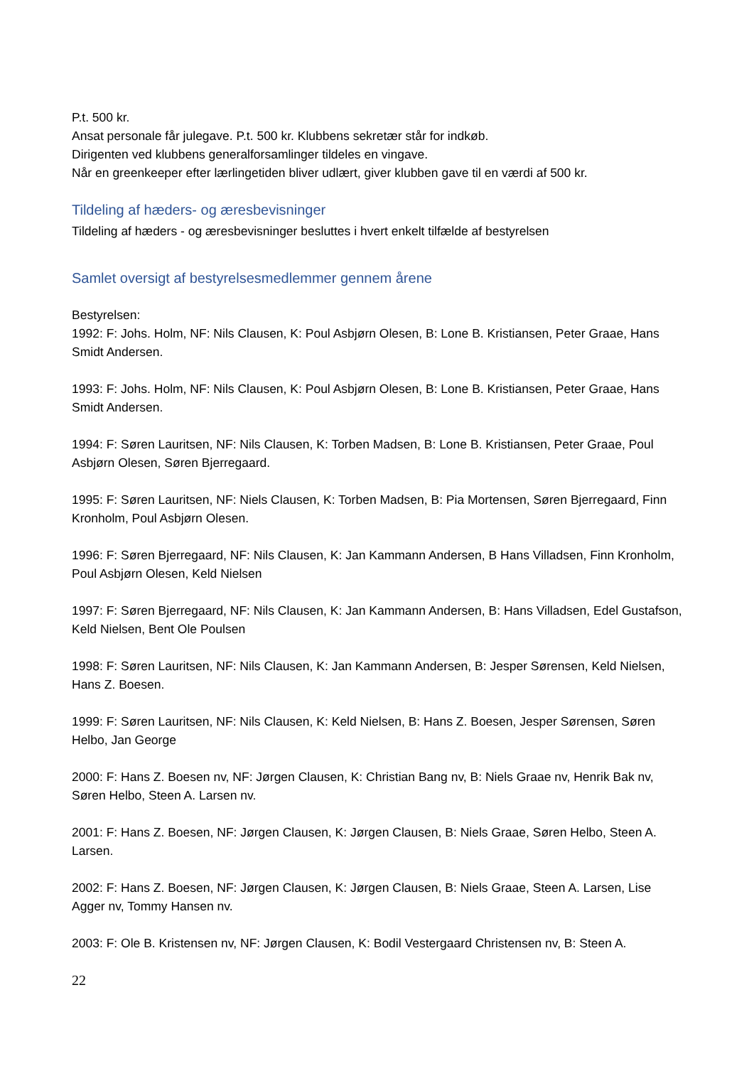P.t. 500 kr.
Ansat personale får julegave. P.t. 500 kr. Klubbens sekretær står for indkøb.
Dirigenten ved klubbens generalforsamlinger tildeles en vingave.
Når en greenkeeper efter lærlingetiden bliver udlært, giver klubben gave til en værdi af 500 kr.
Tildeling af hæders- og æresbevisninger
Tildeling af hæders - og æresbevisninger besluttes i hvert enkelt tilfælde af bestyrelsen
Samlet oversigt af bestyrelsesmedlemmer gennem årene
Bestyrelsen:
1992: F: Johs. Holm, NF: Nils Clausen, K: Poul Asbjørn Olesen, B: Lone B. Kristiansen, Peter Graae, Hans Smidt Andersen.
1993: F: Johs. Holm, NF: Nils Clausen, K: Poul Asbjørn Olesen, B: Lone B. Kristiansen, Peter Graae, Hans Smidt Andersen.
1994: F: Søren Lauritsen, NF: Nils Clausen, K: Torben Madsen, B: Lone B. Kristiansen, Peter Graae, Poul Asbjørn Olesen, Søren Bjerregaard.
1995: F: Søren Lauritsen, NF: Niels Clausen, K: Torben Madsen, B: Pia Mortensen, Søren Bjerregaard, Finn Kronholm, Poul Asbjørn Olesen.
1996: F: Søren Bjerregaard, NF: Nils Clausen, K: Jan Kammann Andersen, B Hans Villadsen, Finn Kronholm, Poul Asbjørn Olesen, Keld Nielsen
1997: F: Søren Bjerregaard, NF: Nils Clausen, K: Jan Kammann Andersen, B: Hans Villadsen, Edel Gustafson, Keld Nielsen, Bent Ole Poulsen
1998: F: Søren Lauritsen, NF: Nils Clausen, K: Jan Kammann Andersen, B: Jesper Sørensen, Keld Nielsen, Hans Z. Boesen.
1999: F: Søren Lauritsen, NF: Nils Clausen, K: Keld Nielsen, B: Hans Z. Boesen, Jesper Sørensen, Søren Helbo, Jan George
2000: F: Hans Z. Boesen nv, NF: Jørgen Clausen, K: Christian Bang nv, B: Niels Graae nv, Henrik Bak nv, Søren Helbo, Steen A. Larsen nv.
2001: F: Hans Z. Boesen, NF: Jørgen Clausen, K: Jørgen Clausen, B: Niels Graae, Søren Helbo, Steen A. Larsen.
2002: F: Hans Z. Boesen, NF: Jørgen Clausen, K: Jørgen Clausen, B: Niels Graae, Steen A. Larsen, Lise Agger nv, Tommy Hansen nv.
2003: F: Ole B. Kristensen nv, NF: Jørgen Clausen, K: Bodil Vestergaard Christensen nv, B: Steen A.
22